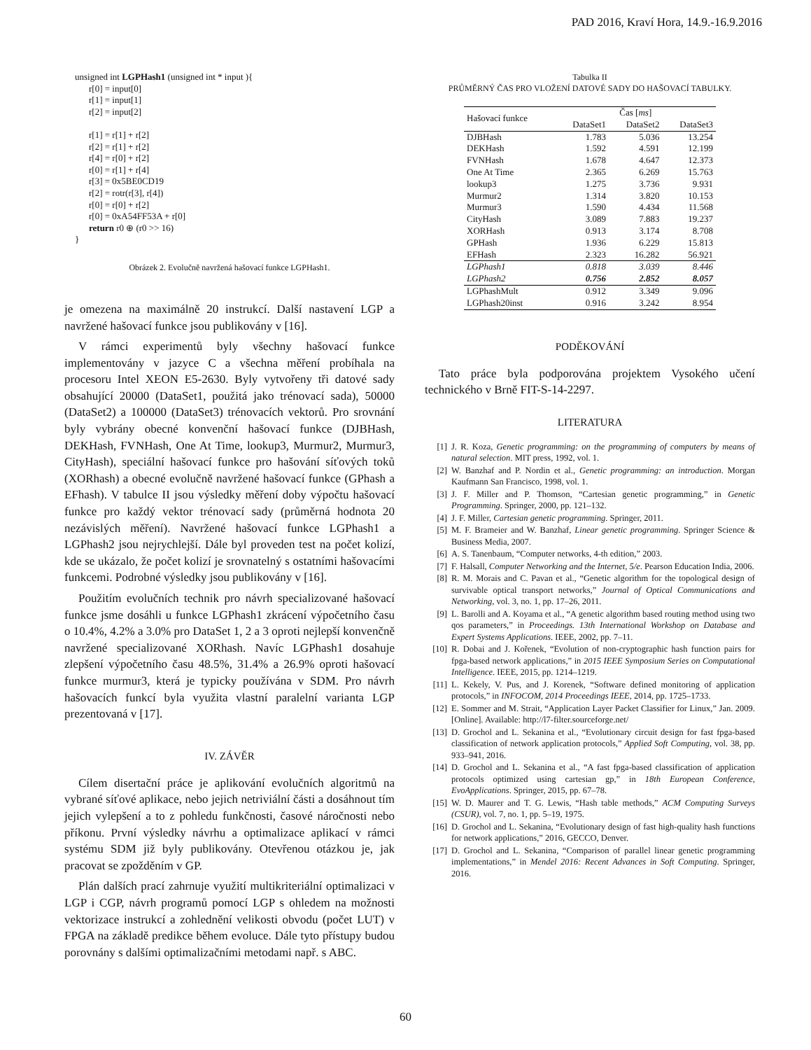PAD 2016, Kraví Hora, 14.9.-16.9.2016
unsigned int LGPHash1 (unsigned int * input ){
r[0] = input[0]
r[1] = input[1]
r[2] = input[2]
r[1] = r[1] + r[2]
r[2] = r[1] + r[2]
r[4] = r[0] + r[2]
r[0] = r[1] + r[4]
r[3] = 0x5BE0CD19
r[2] = rotr(r[3], r[4])
r[0] = r[0] + r[2]
r[0] = 0xA54FF53A + r[0]
return r0 ⊕ (r0 >> 16)
}
Obrázek 2. Evolučně navržená hašovací funkce LGPHash1.
je omezena na maximálně 20 instrukcí. Další nastavení LGP a navržené hašovací funkce jsou publikovány v [16].
V rámci experimentů byly všechny hašovací funkce implementovány v jazyce C a všechna měření probíhala na procesoru Intel XEON E5-2630. Byly vytvořeny tři datové sady obsahující 20000 (DataSet1, použitá jako trénovací sada), 50000 (DataSet2) a 100000 (DataSet3) trénovacích vektorů. Pro srovnání byly vybrány obecné konvenční hašovací funkce (DJBHash, DEKHash, FVNHash, One At Time, lookup3, Murmur2, Murmur3, CityHash), speciální hašovací funkce pro hašování síťových toků (XORhash) a obecné evolučně navržené hašovací funkce (GPhash a EFhash). V tabulce II jsou výsledky měření doby výpočtu hašovací funkce pro každý vektor trénovací sady (průměrná hodnota 20 nezávislých měření). Navržené hašovací funkce LGPhash1 a LGPhash2 jsou nejrychlejší. Dále byl proveden test na počet kolizí, kde se ukázalo, že počet kolizí je srovnatelný s ostatními hašovacími funkcemi. Podrobné výsledky jsou publikovány v [16].
Použitím evolučních technik pro návrh specializované hašovací funkce jsme dosáhli u funkce LGPhash1 zkrácení výpočetního času o 10.4%, 4.2% a 3.0% pro DataSet 1, 2 a 3 oproti nejlepší konvenčně navržené specializované XORhash. Navíc LGPhash1 dosahuje zlepšení výpočetního času 48.5%, 31.4% a 26.9% oproti hašovací funkce murmur3, která je typicky používána v SDM. Pro návrh hašovacích funkcí byla využita vlastní paralelní varianta LGP prezentovaná v [17].
IV. ZÁVĚR
Cílem disertační práce je aplikování evolučních algoritmů na vybrané síťové aplikace, nebo jejich netriviální části a dosáhnout tím jejich vylepšení a to z pohledu funkčnosti, časové náročnosti nebo příkonu. První výsledky návrhu a optimalizace aplikací v rámci systému SDM již byly publikovány. Otevřenou otázkou je, jak pracovat se zpožděním v GP.
Plán dalších prací zahrnuje využití multikriteriální optimalizaci v LGP i CGP, návrh programů pomocí LGP s ohledem na možnosti vektorizace instrukcí a zohlednění velikosti obvodu (počet LUT) v FPGA na základě predikce během evoluce. Dále tyto přístupy budou porovnány s dalšími optimalizačními metodami např. s ABC.
Tabulka II
PRŮMĚRNÝ ČAS PRO VLOŽENÍ DATOVÉ SADY DO HAŠOVACÍ TABULKY.
| Hašovací funkce | Čas [ ms ] | | |
| --- | --- | --- | --- |
| | DataSet1 | DataSet2 | DataSet3 |
| DJBHash | 1.783 | 5.036 | 13.254 |
| DEKHash | 1.592 | 4.591 | 12.199 |
| FVNHash | 1.678 | 4.647 | 12.373 |
| One At Time | 2.365 | 6.269 | 15.763 |
| lookup3 | 1.275 | 3.736 | 9.931 |
| Murmur2 | 1.314 | 3.820 | 10.153 |
| Murmur3 | 1.590 | 4.434 | 11.568 |
| CityHash | 3.089 | 7.883 | 19.237 |
| XORHash | 0.913 | 3.174 | 8.708 |
| GPHash | 1.936 | 6.229 | 15.813 |
| EFHash | 2.323 | 16.282 | 56.921 |
| LGPhash1 | 0.818 | 3.039 | 8.446 |
| LGPhash2 | 0.756 | 2.852 | 8.057 |
| LGPhashMult | 0.912 | 3.349 | 9.096 |
| LGPhash20inst | 0.916 | 3.242 | 8.954 |
PODĚKOVÁNÍ
Tato práce byla podporována projektem Vysokého učení technického v Brně FIT-S-14-2297.
LITERATURA
[1] J. R. Koza, Genetic programming: on the programming of computers by means of natural selection. MIT press, 1992, vol. 1.
[2] W. Banzhaf and P. Nordin et al., Genetic programming: an introduction. Morgan Kaufmann San Francisco, 1998, vol. 1.
[3] J. F. Miller and P. Thomson, “Cartesian genetic programming,” in Genetic Programming. Springer, 2000, pp. 121–132.
[4] J. F. Miller, Cartesian genetic programming. Springer, 2011.
[5] M. F. Brameier and W. Banzhaf, Linear genetic programming. Springer Science & Business Media, 2007.
[6] A. S. Tanenbaum, “Computer networks, 4-th edition,” 2003.
[7] F. Halsall, Computer Networking and the Internet, 5/e. Pearson Education India, 2006.
[8] R. M. Morais and C. Pavan et al., “Genetic algorithm for the topological design of survivable optical transport networks,” Journal of Optical Communications and Networking, vol. 3, no. 1, pp. 17–26, 2011.
[9] L. Barolli and A. Koyama et al., “A genetic algorithm based routing method using two qos parameters,” in Proceedings. 13th International Workshop on Database and Expert Systems Applications. IEEE, 2002, pp. 7–11.
[10] R. Dobai and J. Kořenek, “Evolution of non-cryptographic hash function pairs for fpga-based network applications,” in 2015 IEEE Symposium Series on Computational Intelligence. IEEE, 2015, pp. 1214–1219.
[11] L. Kekely, V. Pus, and J. Korenek, “Software defined monitoring of application protocols,” in INFOCOM, 2014 Proceedings IEEE, 2014, pp. 1725–1733.
[12] E. Sommer and M. Strait, “Application Layer Packet Classifier for Linux,” Jan. 2009. [Online]. Available: http://l7-filter.sourceforge.net/
[13] D. Grochol and L. Sekanina et al., “Evolutionary circuit design for fast fpga-based classification of network application protocols,” Applied Soft Computing, vol. 38, pp. 933–941, 2016.
[14] D. Grochol and L. Sekanina et al., “A fast fpga-based classification of application protocols optimized using cartesian gp,” in 18th European Conference, EvoApplications. Springer, 2015, pp. 67–78.
[15] W. D. Maurer and T. G. Lewis, “Hash table methods,” ACM Computing Surveys (CSUR), vol. 7, no. 1, pp. 5–19, 1975.
[16] D. Grochol and L. Sekanina, “Evolutionary design of fast high-quality hash functions for network applications,” 2016, GECCO, Denver.
[17] D. Grochol and L. Sekanina, “Comparison of parallel linear genetic programming implementations,” in Mendel 2016: Recent Advances in Soft Computing. Springer, 2016.
60